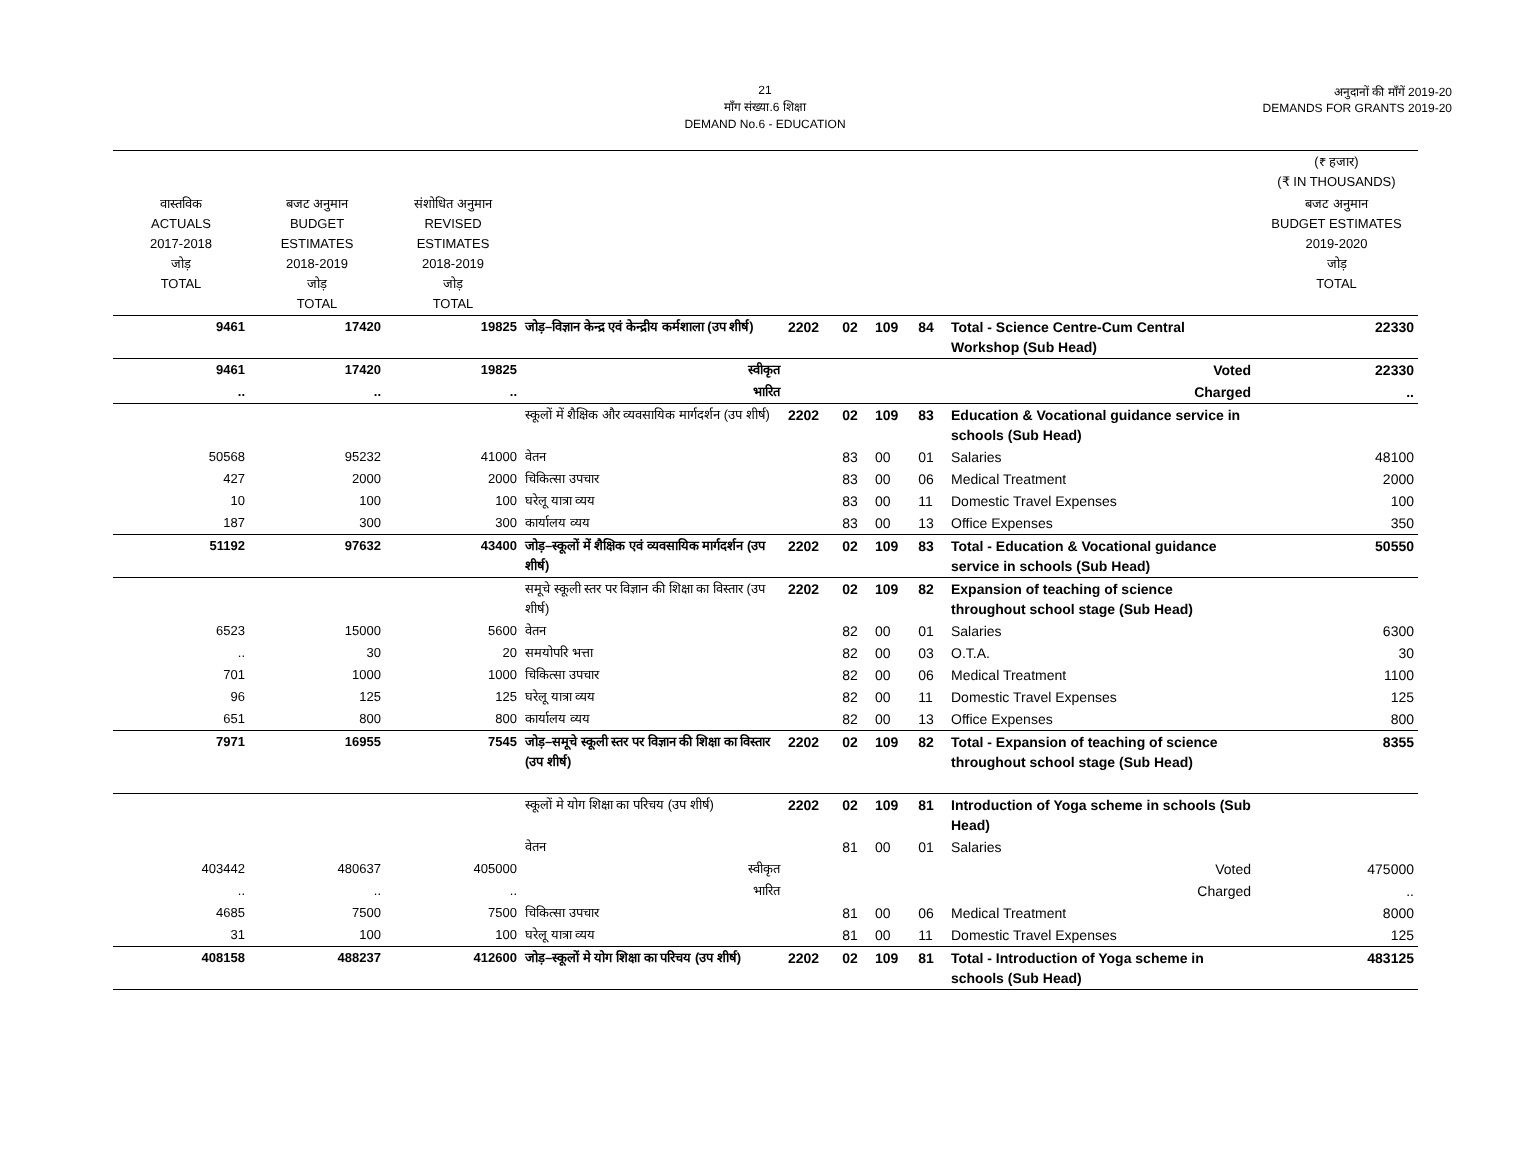21
माँग संख्या.6 शिक्षा
DEMAND No.6 - EDUCATION
अनुदानों की माँगें 2019-20
DEMANDS FOR GRANTS 2019-20
| | | | | | | | | | (₹ हजार) (₹ IN THOUSANDS) |
| वास्तविक ACTUALS 2017-2018 जोड़ TOTAL | बजट अनुमान BUDGET ESTIMATES 2018-2019 जोड़ TOTAL | संशोधित अनुमान REVISED ESTIMATES 2018-2019 जोड़ TOTAL | | | | | | | बजट अनुमान BUDGET ESTIMATES 2019-2020 जोड़ TOTAL |
| 9461 | 17420 | 19825 | जोड़–विज्ञान केन्द्र एवं केन्द्रीय कर्मशाला (उप शीर्ष) | 2202 | 02 | 109 | 84 | Total - Science Centre-Cum Central Workshop (Sub Head) | 22330 |
| 9461 | 17420 | 19825 | स्वीकृत | Voted | | | | | 22330 |
| .. | .. | .. | भारित | Charged | | | | | .. |
| | | | स्कूलों में शैक्षिक और व्यवसायिक मार्गदर्शन (उप शीर्ष) | 2202 | 02 | 109 | 83 | Education & Vocational guidance service in schools (Sub Head) | |
| 50568 | 95232 | 41000 | वेतन | | 83 | 00 | 01 | Salaries | 48100 |
| 427 | 2000 | 2000 | चिकित्सा उपचार | | 83 | 00 | 06 | Medical Treatment | 2000 |
| 10 | 100 | 100 | घरेलू यात्रा व्यय | | 83 | 00 | 11 | Domestic Travel Expenses | 100 |
| 187 | 300 | 300 | कार्यालय व्यय | | 83 | 00 | 13 | Office Expenses | 350 |
| 51192 | 97632 | 43400 | जोड़–स्कूलों में शैक्षिक एवं व्यवसायिक मार्गदर्शन (उप शीर्ष) | 2202 | 02 | 109 | 83 | Total - Education & Vocational guidance service in schools (Sub Head) | 50550 |
| | | | समूचे स्कूली स्तर पर विज्ञान की शिक्षा का विस्तार (उप शीर्ष) | 2202 | 02 | 109 | 82 | Expansion of teaching of science throughout school stage (Sub Head) | |
| 6523 | 15000 | 5600 | वेतन | | 82 | 00 | 01 | Salaries | 6300 |
| .. | 30 | 20 | समयोपरि भत्ता | | 82 | 00 | 03 | O.T.A. | 30 |
| 701 | 1000 | 1000 | चिकित्सा उपचार | | 82 | 00 | 06 | Medical Treatment | 1100 |
| 96 | 125 | 125 | घरेलू यात्रा व्यय | | 82 | 00 | 11 | Domestic Travel Expenses | 125 |
| 651 | 800 | 800 | कार्यालय व्यय | | 82 | 00 | 13 | Office Expenses | 800 |
| 7971 | 16955 | 7545 | जोड़–समूचे स्कूली स्तर पर विज्ञान की शिक्षा का विस्तार (उप शीर्ष) | 2202 | 02 | 109 | 82 | Total - Expansion of teaching of science throughout school stage (Sub Head) | 8355 |
| | | | स्कूलों मे योग शिक्षा का परिचय (उप शीर्ष) | 2202 | 02 | 109 | 81 | Introduction of Yoga scheme in schools (Sub Head) | |
| | | | वेतन | | 81 | 00 | 01 | Salaries | |
| 403442 | 480637 | 405000 | स्वीकृत | Voted | | | | | 475000 |
| .. | .. | .. | भारित | Charged | | | | | .. |
| 4685 | 7500 | 7500 | चिकित्सा उपचार | | 81 | 00 | 06 | Medical Treatment | 8000 |
| 31 | 100 | 100 | घरेलू यात्रा व्यय | | 81 | 00 | 11 | Domestic Travel Expenses | 125 |
| 408158 | 488237 | 412600 | जोड़–स्कूलों मे योग शिक्षा का परिचय (उप शीर्ष) | 2202 | 02 | 109 | 81 | Total - Introduction of Yoga scheme in schools (Sub Head) | 483125 |